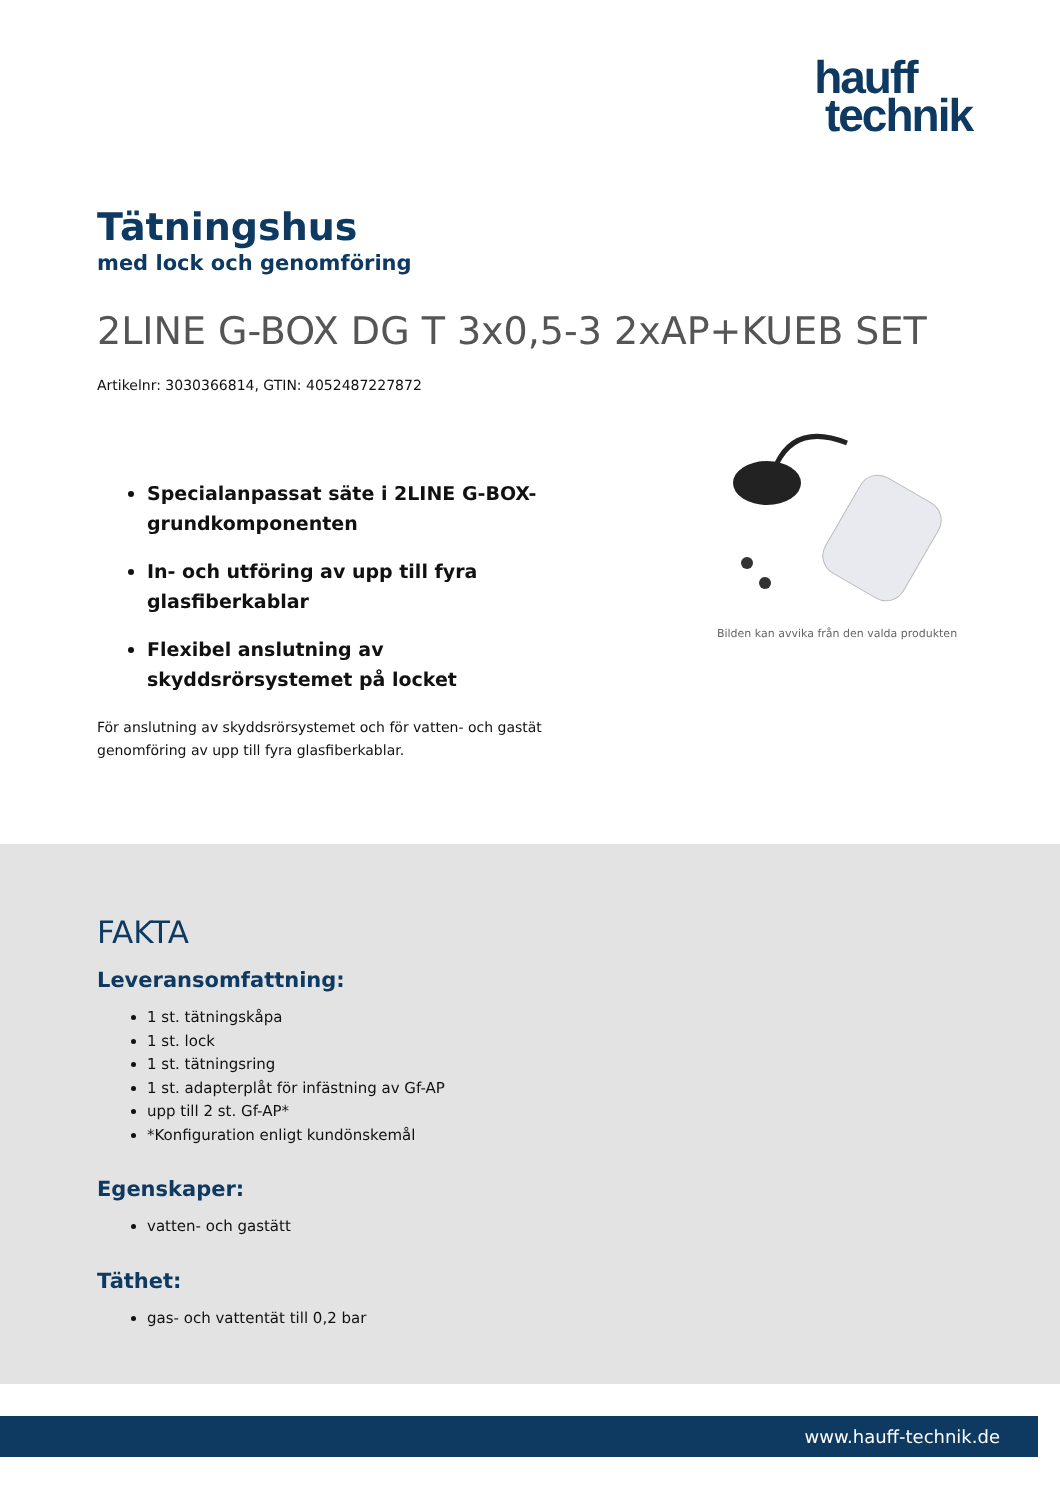hauff
technik
Tätningshus
med lock och genomföring
2LINE G-BOX DG T 3x0,5-3 2xAP+KUEB SET
Artikelnr: 3030366814, GTIN: 4052487227872
Specialanpassat säte i 2LINE G-BOX-grundkomponenten
In- och utföring av upp till fyra glasfiberkablar
Flexibel anslutning av skyddsrörsystemet på locket
För anslutning av skyddsrörsystemet och för vatten- och gastät genomföring av upp till fyra glasfiberkablar.
Bilden kan avvika från den valda produkten
FAKTA
Leveransomfattning:
1 st. tätningskåpa
1 st. lock
1 st. tätningsring
1 st. adapterplåt för infästning av Gf-AP
upp till 2 st. Gf-AP*
*Konfiguration enligt kundönskemål
Egenskaper:
vatten- och gastätt
Täthet:
gas- och vattentät till 0,2 bar
www.hauff-technik.de